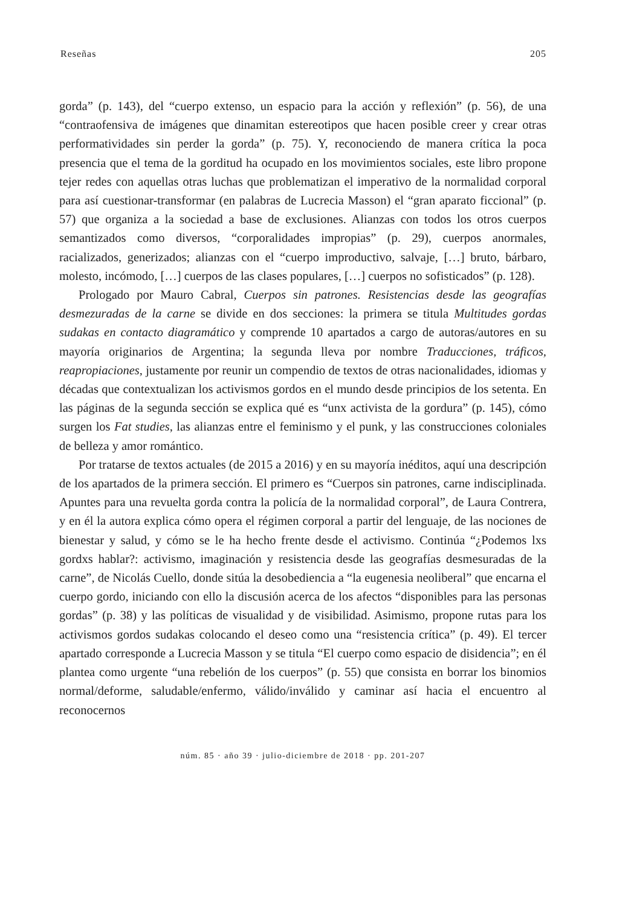Reseñas 205
gorda” (p. 143), del “cuerpo extenso, un espacio para la acción y reflexión” (p. 56), de una “contraofensiva de imágenes que dinamitan estereotipos que hacen posible creer y crear otras performatividades sin perder la gorda” (p. 75). Y, reconociendo de manera crítica la poca presencia que el tema de la gorditud ha ocupado en los movimientos sociales, este libro propone tejer redes con aquellas otras luchas que problematizan el imperativo de la normalidad corporal para así cuestionar-transformar (en palabras de Lucrecia Masson) el “gran aparato ficcional” (p. 57) que organiza a la sociedad a base de exclusiones. Alianzas con todos los otros cuerpos semantizados como diversos, “corporalidades impropias” (p. 29), cuerpos anormales, racializados, generizados; alianzas con el “cuerpo improductivo, salvaje, […] bruto, bárbaro, molesto, incómodo, […] cuerpos de las clases populares, […] cuerpos no sofisticados” (p. 128).
Prologado por Mauro Cabral, Cuerpos sin patrones. Resistencias desde las geografías desmezuradas de la carne se divide en dos secciones: la primera se titula Multitudes gordas sudakas en contacto diagramático y comprende 10 apartados a cargo de autoras/autores en su mayoría originarios de Argentina; la segunda lleva por nombre Traducciones, tráficos, reapropiaciones, justamente por reunir un compendio de textos de otras nacionalidades, idiomas y décadas que contextualizan los activismos gordos en el mundo desde principios de los setenta. En las páginas de la segunda sección se explica qué es “unx activista de la gordura” (p. 145), cómo surgen los Fat studies, las alianzas entre el feminismo y el punk, y las construcciones coloniales de belleza y amor romántico.
Por tratarse de textos actuales (de 2015 a 2016) y en su mayoría inéditos, aquí una descripción de los apartados de la primera sección. El primero es “Cuerpos sin patrones, carne indisciplinada. Apuntes para una revuelta gorda contra la policía de la normalidad corporal”, de Laura Contrera, y en él la autora explica cómo opera el régimen corporal a partir del lenguaje, de las nociones de bienestar y salud, y cómo se le ha hecho frente desde el activismo. Continúa “¿Podemos lxs gordxs hablar?: activismo, imaginación y resistencia desde las geografías desmesuradas de la carne”, de Nicolás Cuello, donde sitúa la desobediencia a “la eugenesia neoliberal” que encarna el cuerpo gordo, iniciando con ello la discusión acerca de los afectos “disponibles para las personas gordas” (p. 38) y las políticas de visualidad y de visibilidad. Asimismo, propone rutas para los activismos gordos sudakas colocando el deseo como una “resistencia crítica” (p. 49). El tercer apartado corresponde a Lucrecia Masson y se titula “El cuerpo como espacio de disidencia”; en él plantea como urgente “una rebelión de los cuerpos” (p. 55) que consista en borrar los binomios normal/deforme, saludable/enfermo, válido/inválido y caminar así hacia el encuentro al reconocernos
núm. 85 · año 39 · julio-diciembre de 2018 · pp. 201-207